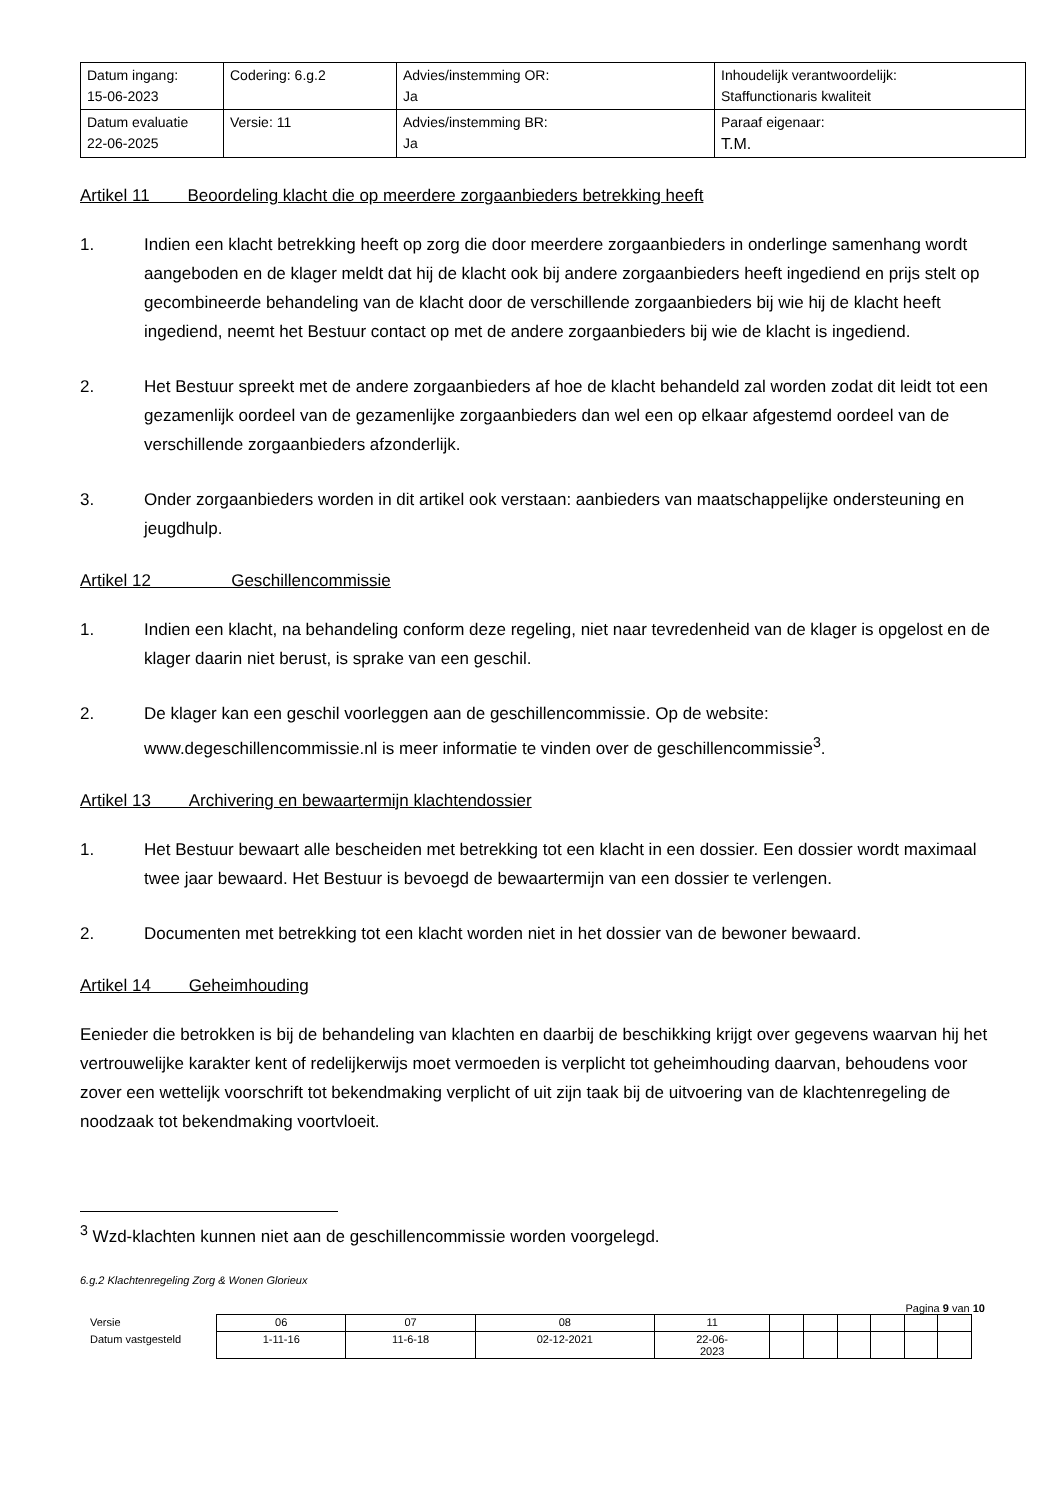| Datum ingang: 15-06-2023 | Codering: 6.g.2 | Advies/instemming OR: Ja | Inhoudelijk verantwoordelijk: Staffunctionaris kwaliteit |
| Datum evaluatie 22-06-2025 | Versie: 11 | Advies/instemming BR: Ja | Paraaf eigenaar: T.M. |
Artikel 11 Beoordeling klacht die op meerdere zorgaanbieders betrekking heeft
1. Indien een klacht betrekking heeft op zorg die door meerdere zorgaanbieders in onderlinge samenhang wordt aangeboden en de klager meldt dat hij de klacht ook bij andere zorgaanbieders heeft ingediend en prijs stelt op gecombineerde behandeling van de klacht door de verschillende zorgaanbieders bij wie hij de klacht heeft ingediend, neemt het Bestuur contact op met de andere zorgaanbieders bij wie de klacht is ingediend.
2. Het Bestuur spreekt met de andere zorgaanbieders af hoe de klacht behandeld zal worden zodat dit leidt tot een gezamenlijk oordeel van de gezamenlijke zorgaanbieders dan wel een op elkaar afgestemd oordeel van de verschillende zorgaanbieders afzonderlijk.
3. Onder zorgaanbieders worden in dit artikel ook verstaan: aanbieders van maatschappelijke ondersteuning en jeugdhulp.
Artikel 12 Geschillencommissie
1. Indien een klacht, na behandeling conform deze regeling, niet naar tevredenheid van de klager is opgelost en de klager daarin niet berust, is sprake van een geschil.
2. De klager kan een geschil voorleggen aan de geschillencommissie. Op de website: www.degeschillencommissie.nl is meer informatie te vinden over de geschillencommissie<sup>3</sup>.
Artikel 13 Archivering en bewaartermijn klachtendossier
1. Het Bestuur bewaart alle bescheiden met betrekking tot een klacht in een dossier. Een dossier wordt maximaal twee jaar bewaard. Het Bestuur is bevoegd de bewaartermijn van een dossier te verlengen.
2. Documenten met betrekking tot een klacht worden niet in het dossier van de bewoner bewaard.
Artikel 14 Geheimhouding
Eenieder die betrokken is bij de behandeling van klachten en daarbij de beschikking krijgt over gegevens waarvan hij het vertrouwelijke karakter kent of redelijkerwijs moet vermoeden is verplicht tot geheimhouding daarvan, behoudens voor zover een wettelijk voorschrift tot bekendmaking verplicht of uit zijn taak bij de uitvoering van de klachtenregeling de noodzaak tot bekendmaking voortvloeit.
<sup>3</sup> Wzd-klachten kunnen niet aan de geschillencommissie worden voorgelegd.
6.g.2 Klachtenregeling Zorg & Wonen Glorieux
Pagina 9 van 10
| Versie | 06 | 07 | 08 | 11 | | | | | | |
| Datum vastgesteld | 1-11-16 | 11-6-18 | 02-12-2021 | 22-06- 2023 | | | | | | |